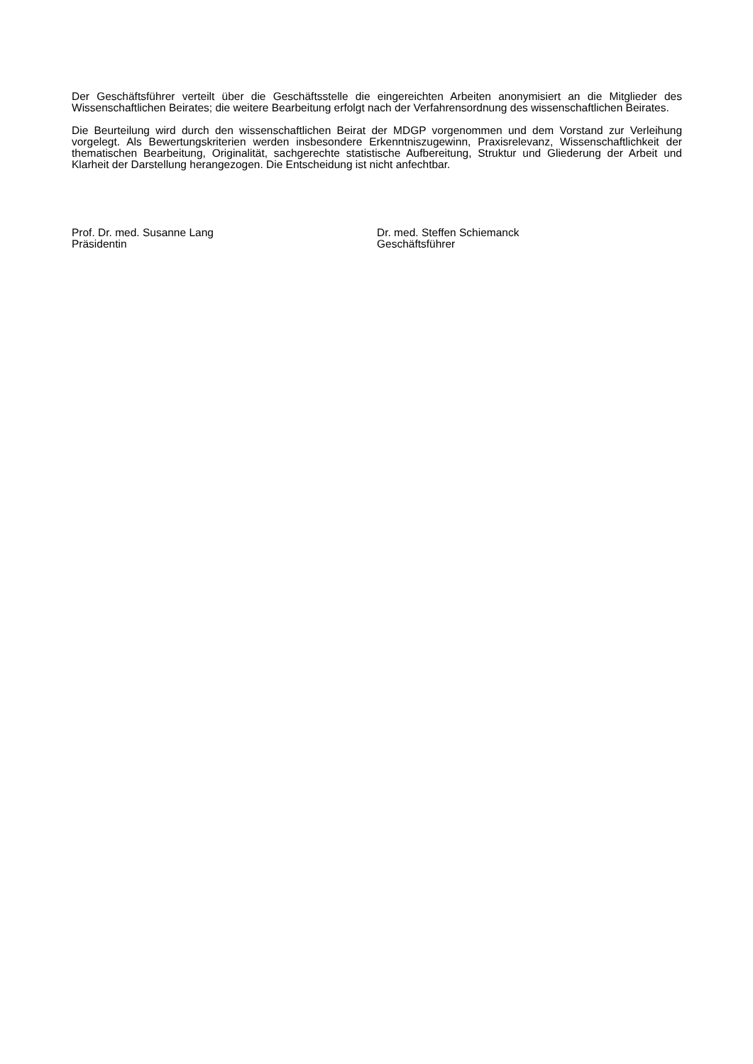Der Geschäftsführer verteilt über die Geschäftsstelle die eingereichten Arbeiten anonymisiert an die Mitglieder des Wissenschaftlichen Beirates; die weitere Bearbeitung erfolgt nach der Verfahrensordnung des wissenschaftlichen Beirates.
Die Beurteilung wird durch den wissenschaftlichen Beirat der MDGP vorgenommen und dem Vorstand zur Verleihung vorgelegt. Als Bewertungskriterien werden insbesondere Erkenntniszugewinn, Praxisrelevanz, Wissenschaftlichkeit der thematischen Bearbeitung, Originalität, sachgerechte statistische Aufbereitung, Struktur und Gliederung der Arbeit und Klarheit der Darstellung herangezogen. Die Entscheidung ist nicht anfechtbar.
Prof. Dr. med. Susanne Lang
Präsidentin
Dr. med. Steffen Schiemanck
Geschäftsführer